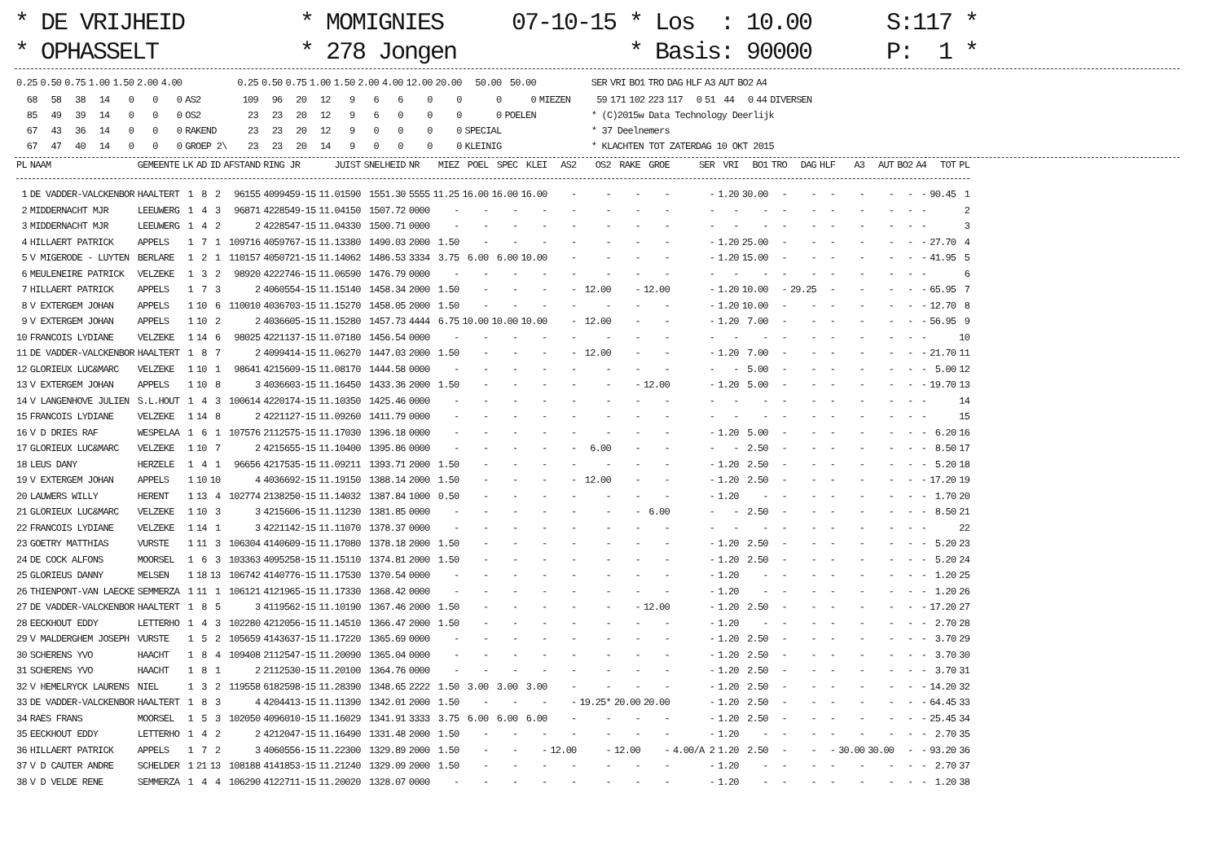* DE VRIJHEID * OPHASSELT
* MOMIGNIES * 278 Jongen
07-10-15 * Los : 10.00 * Basis: 90000
S:117 * P: 1 *
| 0.25 | 0.50 | 0.75 | 1.00 | 1.50 | 2.00 | 4.00 | | 0.25 | 0.50 | 0.75 | 1.00 | 1.50 | 2.00 | 4.00 | 12.00 | 20.00 | 50.00 | 50.00 | | SER | VRI | BO1 | TRO | DAG | HLF | A3 | AUT | BO2 | A4 | |
| --- | --- | --- | --- | --- | --- | --- | --- | --- | --- | --- | --- | --- | --- | --- | --- | --- | --- | --- | --- | --- | --- | --- | --- | --- | --- | --- | --- | --- | --- | --- |
| 68 | 58 | 38 | 14 | 0 | 0 | 0 | AS2 | 109 | 96 | 20 | 12 | 9 | 6 | 6 | 0 | 0 | 0 | 0 | MIEZEN | 59 | 171 | 102 | 223 | 117 | 0 | 51 | 44 | 0 | 44 | DIVERSEN |
| 85 | 49 | 39 | 14 | 0 | 0 | 0 | OS2 | 23 | 23 | 20 | 12 | 9 | 6 | 0 | 0 | 0 | 0 | POELEN | | * (C)2015w Data Technology Deerlijk | | | | | | | | | | |
| 67 | 43 | 36 | 14 | 0 | 0 | 0 | RAKEND | 23 | 23 | 20 | 12 | 9 | 0 | 0 | 0 | 0 | SPECIAL | | | * 37 Deelnemers | | | | | | | | | | |
| 67 | 47 | 40 | 14 | 0 | 0 | 0 | GROEP 2\ | 23 | 23 | 20 | 14 | 9 | 0 | 0 | 0 | 0 | KLEINIG | | | * KLACHTEN TOT ZATERDAG 10 OKT 2015 | | | | | | | | | | |
| PL | NAAM | GEMEENTE | LK | AD | ID | AFSTAND | RING JR | JUIST | SNELHEID | NR | MIEZ | POEL | SPEC | KLEI | AS2 | OS2 | RAKE | GROE | SER | VRI | BO1 | TRO | DAG | HLF | A3 | AUT | BO2 | A4 | TOT | PL |
| --- | --- | --- | --- | --- | --- | --- | --- | --- | --- | --- | --- | --- | --- | --- | --- | --- | --- | --- | --- | --- | --- | --- | --- | --- | --- | --- | --- | --- | --- | --- |
| 1 | DE VADDER-VALCKENBOR | HAALTERT | 1 | 8 | 2 | 96155 | 4099459-15 | 11.01590 | 1551.30 | 5555 | 11.25 | 16.00 | 16.00 | 16.00 | - | - | - | - | - | 1.20 | 30.00 | - | - | - | - | - | - | - | 90.45 | 1 |
| 2 | MIDDERNACHT MJR | LEEUWERG | 1 | 4 | 3 | 96871 | 4228549-15 | 11.04150 | 1507.72 | 0000 | - | - | - | - | - | - | - | - | - | - | - | - | - | - | - | - | - | - | | 2 |
| 3 | MIDDERNACHT MJR | LEEUWERG | 1 | 4 | 2 | 2 | 4228547-15 | 11.04330 | 1500.71 | 0000 | - | - | - | - | - | - | - | - | - | - | - | - | - | - | - | - | - | - | | 3 |
| 4 | HILLAERT PATRICK | APPELS | 1 | 7 | 1 | 109716 | 4059767-15 | 11.13380 | 1490.03 | 2000 | 1.50 | - | - | - | - | - | - | - | - | 1.20 | 25.00 | - | - | - | - | - | - | - | 27.70 | 4 |
| 5 | V MIGERODE - LUYTEN | BERLARE | 1 | 2 | 1 | 110157 | 4050721-15 | 11.14062 | 1486.53 | 3334 | 3.75 | 6.00 | 6.00 | 10.00 | - | - | - | - | - | 1.20 | 15.00 | - | - | - | - | - | - | - | 41.95 | 5 |
| 6 | MEULENEIRE PATRICK | VELZEKE | 1 | 3 | 2 | 98920 | 4222746-15 | 11.06590 | 1476.79 | 0000 | - | - | - | - | - | - | - | - | - | - | - | - | - | - | - | - | - | - | | 6 |
| 7 | HILLAERT PATRICK | APPELS | 1 | 7 | 3 | 2 | 4060554-15 | 11.15140 | 1458.34 | 2000 | 1.50 | - | - | - | - | 12.00 | - | 12.00 | - | 1.20 | 10.00 | - | 29.25 | - | - | - | - | - | 65.95 | 7 |
| 8 | V EXTERGEM JOHAN | APPELS | 1 | 10 | 6 | 110010 | 4036703-15 | 11.15270 | 1458.05 | 2000 | 1.50 | - | - | - | - | - | - | - | - | 1.20 | 10.00 | - | - | - | - | - | - | - | 12.70 | 8 |
| 9 | V EXTERGEM JOHAN | APPELS | 1 | 10 | 2 | 2 | 4036605-15 | 11.15280 | 1457.73 | 4444 | 6.75 | 10.00 | 10.00 | 10.00 | - | 12.00 | - | - | - | 1.20 | 7.00 | - | - | - | - | - | - | - | 56.95 | 9 |
| 10 | FRANCOIS LYDIANE | VELZEKE | 1 | 14 | 6 | 98025 | 4221137-15 | 11.07180 | 1456.54 | 0000 | - | - | - | - | - | - | - | - | - | - | - | - | - | - | - | - | - | - | | 10 |
| 11 | DE VADDER-VALCKENBOR | HAALTERT | 1 | 8 | 7 | 2 | 4099414-15 | 11.06270 | 1447.03 | 2000 | 1.50 | - | - | - | - | 12.00 | - | - | - | 1.20 | 7.00 | - | - | - | - | - | - | - | 21.70 | 11 |
| 12 | GLORIEUX LUC&MARC | VELZEKE | 1 | 10 | 1 | 98641 | 4215609-15 | 11.08170 | 1444.58 | 0000 | - | - | - | - | - | - | - | - | - | - | 5.00 | - | - | - | - | - | - | - | 5.00 | 12 |
| 13 | V EXTERGEM JOHAN | APPELS | 1 | 10 | 8 | 3 | 4036603-15 | 11.16450 | 1433.36 | 2000 | 1.50 | - | - | - | - | - | - | 12.00 | - | 1.20 | 5.00 | - | - | - | - | - | - | - | 19.70 | 13 |
| 14 | V LANGENHOVE JULIEN | S.L.HOUT | 1 | 4 | 3 | 100614 | 4220174-15 | 11.10350 | 1425.46 | 0000 | - | - | - | - | - | - | - | - | - | - | - | - | - | - | - | - | - | - | | 14 |
| 15 | FRANCOIS LYDIANE | VELZEKE | 1 | 14 | 8 | 2 | 4221127-15 | 11.09260 | 1411.79 | 0000 | - | - | - | - | - | - | - | - | - | - | - | - | - | - | - | - | - | - | | 15 |
| 16 | V D DRIES RAF | WESPELAA | 1 | 6 | 1 | 107576 | 2112575-15 | 11.17030 | 1396.18 | 0000 | - | - | - | - | - | - | - | - | - | 1.20 | 5.00 | - | - | - | - | - | - | - | 6.20 | 16 |
| 17 | GLORIEUX LUC&MARC | VELZEKE | 1 | 10 | 7 | 2 | 4215655-15 | 11.10400 | 1395.86 | 0000 | - | - | - | - | - | 6.00 | - | - | - | - | 2.50 | - | - | - | - | - | - | - | 8.50 | 17 |
| 18 | LEUS DANY | HERZELE | 1 | 4 | 1 | 96656 | 4217535-15 | 11.09211 | 1393.71 | 2000 | 1.50 | - | - | - | - | - | - | - | - | 1.20 | 2.50 | - | - | - | - | - | - | - | 5.20 | 18 |
| 19 | V EXTERGEM JOHAN | APPELS | 1 | 10 | 10 | 4 | 4036692-15 | 11.19150 | 1388.14 | 2000 | 1.50 | - | - | - | - | 12.00 | - | - | - | 1.20 | 2.50 | - | - | - | - | - | - | - | 17.20 | 19 |
| 20 | LAUWERS WILLY | HERENT | 1 | 13 | 4 | 102774 | 2138250-15 | 11.14032 | 1387.84 | 1000 | 0.50 | - | - | - | - | - | - | - | - | 1.20 | - | - | - | - | - | - | - | - | 1.70 | 20 |
| 21 | GLORIEUX LUC&MARC | VELZEKE | 1 | 10 | 3 | 3 | 4215606-15 | 11.11230 | 1381.85 | 0000 | - | - | - | - | - | - | - | 6.00 | - | - | 2.50 | - | - | - | - | - | - | - | 8.50 | 21 |
| 22 | FRANCOIS LYDIANE | VELZEKE | 1 | 14 | 1 | 3 | 4221142-15 | 11.11070 | 1378.37 | 0000 | - | - | - | - | - | - | - | - | - | - | - | - | - | - | - | - | - | - | | 22 |
| 23 | GOETRY MATTHIAS | VURSTE | 1 | 11 | 3 | 106304 | 4140609-15 | 11.17080 | 1378.18 | 2000 | 1.50 | - | - | - | - | - | - | - | - | 1.20 | 2.50 | - | - | - | - | - | - | - | 5.20 | 23 |
| 24 | DE COCK ALFONS | MOORSEL | 1 | 6 | 3 | 103363 | 4095258-15 | 11.15110 | 1374.81 | 2000 | 1.50 | - | - | - | - | - | - | - | - | 1.20 | 2.50 | - | - | - | - | - | - | - | 5.20 | 24 |
| 25 | GLORIEUS DANNY | MELSEN | 1 | 18 | 13 | 106742 | 4140776-15 | 11.17530 | 1370.54 | 0000 | - | - | - | - | - | - | - | - | - | 1.20 | - | - | - | - | - | - | - | - | 1.20 | 25 |
| 26 | THIENPONT-VAN LAECKE | SEMMERZA | 1 | 11 | 1 | 106121 | 4121965-15 | 11.17330 | 1368.42 | 0000 | - | - | - | - | - | - | - | - | - | 1.20 | - | - | - | - | - | - | - | - | 1.20 | 26 |
| 27 | DE VADDER-VALCKENBOR | HAALTERT | 1 | 8 | 5 | 3 | 4119562-15 | 11.10190 | 1367.46 | 2000 | 1.50 | - | - | - | - | - | - | 12.00 | - | 1.20 | 2.50 | - | - | - | - | - | - | - | 17.20 | 27 |
| 28 | EECKHOUT EDDY | LETTERHO | 1 | 4 | 3 | 102280 | 4212056-15 | 11.14510 | 1366.47 | 2000 | 1.50 | - | - | - | - | - | - | - | - | 1.20 | - | - | - | - | - | - | - | - | 2.70 | 28 |
| 29 | V MALDERGHEM JOSEPH | VURSTE | 1 | 5 | 2 | 105659 | 4143637-15 | 11.17220 | 1365.69 | 0000 | - | - | - | - | - | - | - | - | - | 1.20 | 2.50 | - | - | - | - | - | - | - | 3.70 | 29 |
| 30 | SCHERENS YVO | HAACHT | 1 | 8 | 4 | 109408 | 2112547-15 | 11.20090 | 1365.04 | 0000 | - | - | - | - | - | - | - | - | - | 1.20 | 2.50 | - | - | - | - | - | - | - | 3.70 | 30 |
| 31 | SCHERENS YVO | HAACHT | 1 | 8 | 1 | 2 | 2112530-15 | 11.20100 | 1364.76 | 0000 | - | - | - | - | - | - | - | - | - | 1.20 | 2.50 | - | - | - | - | - | - | - | 3.70 | 31 |
| 32 | V HEMELRYCK LAURENS | NIEL | 1 | 3 | 2 | 119558 | 6182598-15 | 11.28390 | 1348.65 | 2222 | 1.50 | 3.00 | 3.00 | 3.00 | - | - | - | - | - | 1.20 | 2.50 | - | - | - | - | - | - | - | 14.20 | 32 |
| 33 | DE VADDER-VALCKENBOR | HAALTERT | 1 | 8 | 3 | 4 | 4204413-15 | 11.11390 | 1342.01 | 2000 | 1.50 | - | - | - | - | 19.25* | 20.00 | 20.00 | - | 1.20 | 2.50 | - | - | - | - | - | - | - | 64.45 | 33 |
| 34 | RAES FRANS | MOORSEL | 1 | 5 | 3 | 102050 | 4096010-15 | 11.16029 | 1341.91 | 3333 | 3.75 | 6.00 | 6.00 | 6.00 | - | - | - | - | - | 1.20 | 2.50 | - | - | - | - | - | - | - | 25.45 | 34 |
| 35 | EECKHOUT EDDY | LETTERHO | 1 | 4 | 2 | 2 | 4212047-15 | 11.16490 | 1331.48 | 2000 | 1.50 | - | - | - | - | - | - | - | - | 1.20 | - | - | - | - | - | - | - | - | 2.70 | 35 |
| 36 | HILLAERT PATRICK | APPELS | 1 | 7 | 2 | 3 | 4060556-15 | 11.22300 | 1329.89 | 2000 | 1.50 | - | - | - | 12.00 | - | 12.00 | - | 4.00/A 2 | 1.20 | 2.50 | - | - | - | 30.00 | 30.00 | - | - | 93.20 | 36 |
| 37 | V D CAUTER ANDRE | SCHELDER | 1 | 21 | 13 | 108188 | 4141853-15 | 11.21240 | 1329.09 | 2000 | 1.50 | - | - | - | - | - | - | - | - | 1.20 | - | - | - | - | - | - | - | - | 2.70 | 37 |
| 38 | V D VELDE RENE | SEMMERZA | 1 | 4 | 4 | 106290 | 4122711-15 | 11.20020 | 1328.07 | 0000 | - | - | - | - | - | - | - | - | - | 1.20 | - | - | - | - | - | - | - | - | 1.20 | 38 |